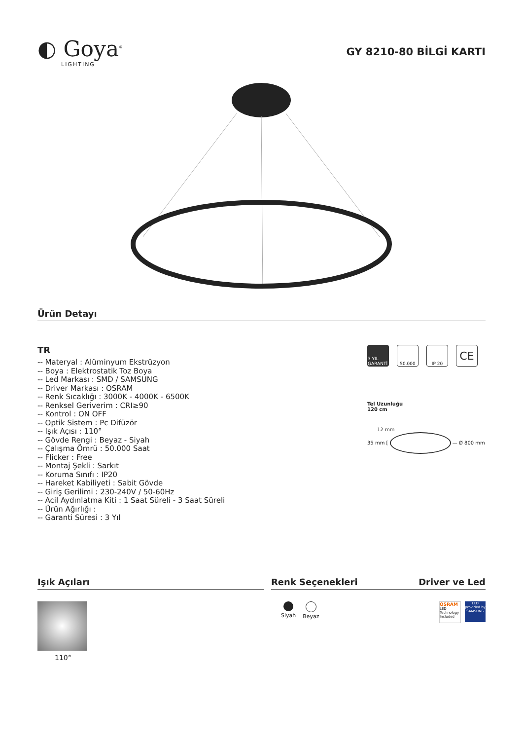◐ Goya<sup>®</sup>
LIGHTING
GY 8210-80 BİLGİ KARTI
Ürün Detayı
TR
-- Materyal : Alüminyum Ekstrüzyon
-- Boya : Elektrostatik Toz Boya
-- Led Markası : SMD / SAMSUNG
-- Driver Markası : OSRAM
-- Renk Sıcaklığı : 3000K - 4000K - 6500K
-- Renksel Geriverim : CRI≥90
-- Kontrol : ON OFF
-- Optik Sistem : Pc Difüzör
-- Işık Açısı : 110°
-- Gövde Rengi : Beyaz - Siyah
-- Çalışma Ömrü : 50.000 Saat
-- Flicker : Free
-- Montaj Şekli : Sarkıt
-- Koruma Sınıfı : IP20
-- Hareket Kabiliyeti : Sabit Gövde
-- Giriş Gerilimi : 230-240V / 50-60Hz
-- Acil Aydınlatma Kiti : 1 Saat Süreli - 3 Saat Süreli
-- Ürün Ağırlığı :
-- Garanti Süresi : 3 Yıl
3 YIL GARANTİ
50.000 IP 20
CE
Tel Uzunluğu
120 cm
12 mm
35 mm [ — Ø 800 mm
Işık Açıları
110°
Renk Seçenekleri Driver ve Led
Siyah Beyaz
OSRAM
LED Technology Included
LED
provided by SAMSUNG